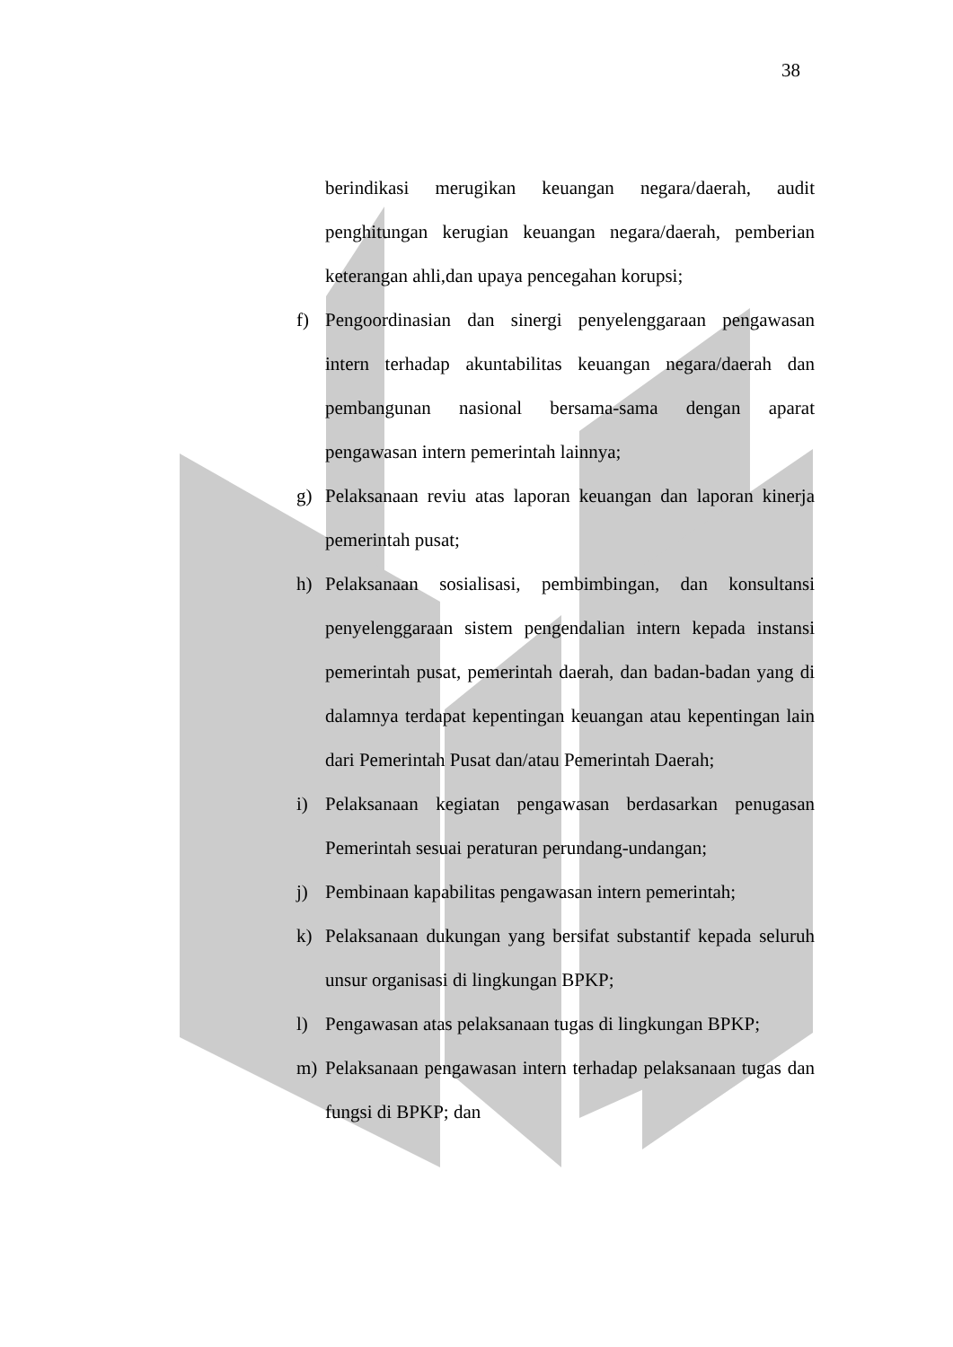38
berindikasi merugikan keuangan negara/daerah, audit penghitungan kerugian keuangan negara/daerah, pemberian keterangan ahli,dan upaya pencegahan korupsi;
f) Pengoordinasian dan sinergi penyelenggaraan pengawasan intern terhadap akuntabilitas keuangan negara/daerah dan pembangunan nasional bersama-sama dengan aparat pengawasan intern pemerintah lainnya;
g) Pelaksanaan reviu atas laporan keuangan dan laporan kinerja pemerintah pusat;
h) Pelaksanaan sosialisasi, pembimbingan, dan konsultansi penyelenggaraan sistem pengendalian intern kepada instansi pemerintah pusat, pemerintah daerah, dan badan-badan yang di dalamnya terdapat kepentingan keuangan atau kepentingan lain dari Pemerintah Pusat dan/atau Pemerintah Daerah;
i) Pelaksanaan kegiatan pengawasan berdasarkan penugasan Pemerintah sesuai peraturan perundang-undangan;
j) Pembinaan kapabilitas pengawasan intern pemerintah;
k) Pelaksanaan dukungan yang bersifat substantif kepada seluruh unsur organisasi di lingkungan BPKP;
l) Pengawasan atas pelaksanaan tugas di lingkungan BPKP;
m) Pelaksanaan pengawasan intern terhadap pelaksanaan tugas dan fungsi di BPKP; dan